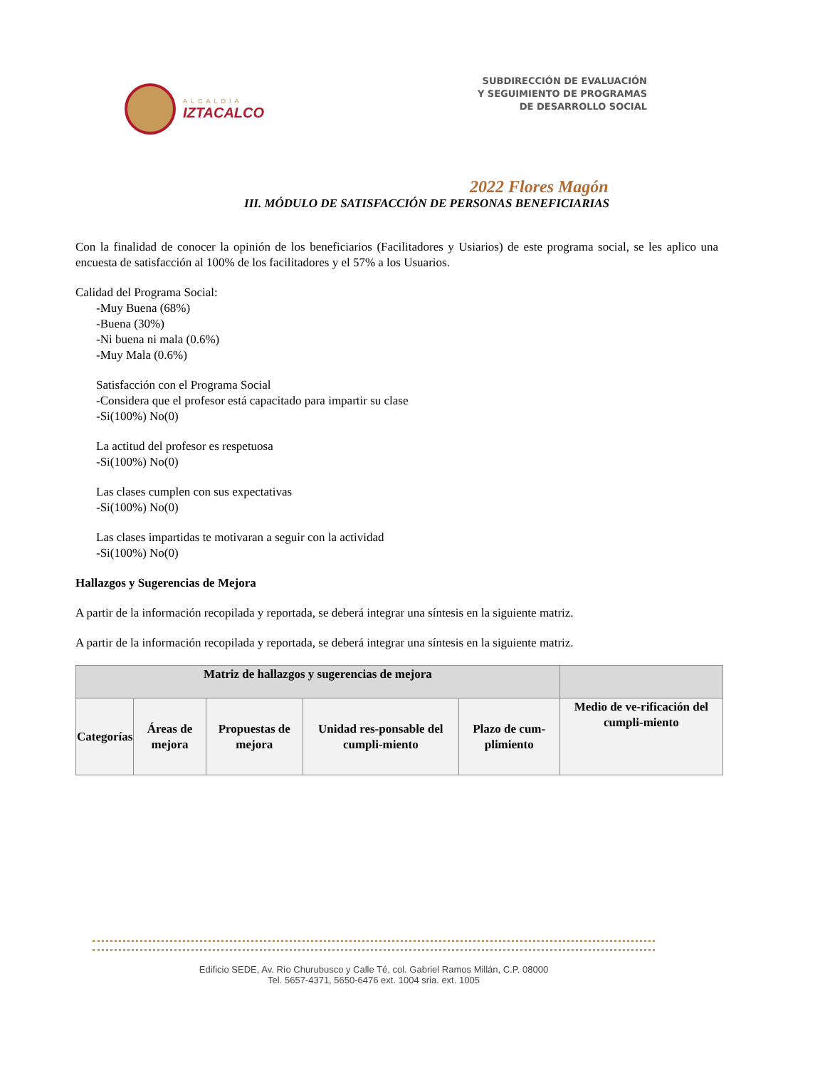ALCALDÍA
IZTACALCO
SUBDIRECCIÓN DE EVALUACIÓN
Y SEGUIMIENTO DE PROGRAMAS
DE DESARROLLO SOCIAL
2022 Flores Magón
III. MÓDULO DE SATISFACCIÓN DE PERSONAS BENEFICIARIAS
Con la finalidad de conocer la opinión de los beneficiarios (Facilitadores y Usiarios) de este programa social, se les aplico una encuesta de satisfacción al 100% de los facilitadores y el 57% a los Usuarios.
Calidad del Programa Social:
-Muy Buena (68%)
-Buena (30%)
-Ni buena ni mala (0.6%)
-Muy Mala (0.6%)
Satisfacción con el Programa Social
-Considera que el profesor está capacitado para impartir su clase
-Si(100%) No(0)
La actitud del profesor es respetuosa
-Si(100%) No(0)
Las clases cumplen con sus expectativas
-Si(100%) No(0)
Las clases impartidas te motivaran a seguir con la actividad
-Si(100%) No(0)
Hallazgos y Sugerencias de Mejora
A partir de la información recopilada y reportada, se deberá integrar una síntesis en la siguiente matriz.
A partir de la información recopilada y reportada, se deberá integrar una síntesis en la siguiente matriz.
| Matriz de hallazgos y sugerencias de mejora | | | | | |
| --- | --- | --- | --- | --- | --- |
| Categorías | Áreas de mejora | Propuestas de mejora | Unidad res-ponsable del cumpli-miento | Plazo de cum-plimiento | Medio de ve-rificación del cumpli-miento |
Edificio SEDE, Av. Río Churubusco y Calle Té, col. Gabriel Ramos Millán, C.P. 08000
Tel. 5657-4371, 5650-6476 ext. 1004 sria. ext. 1005